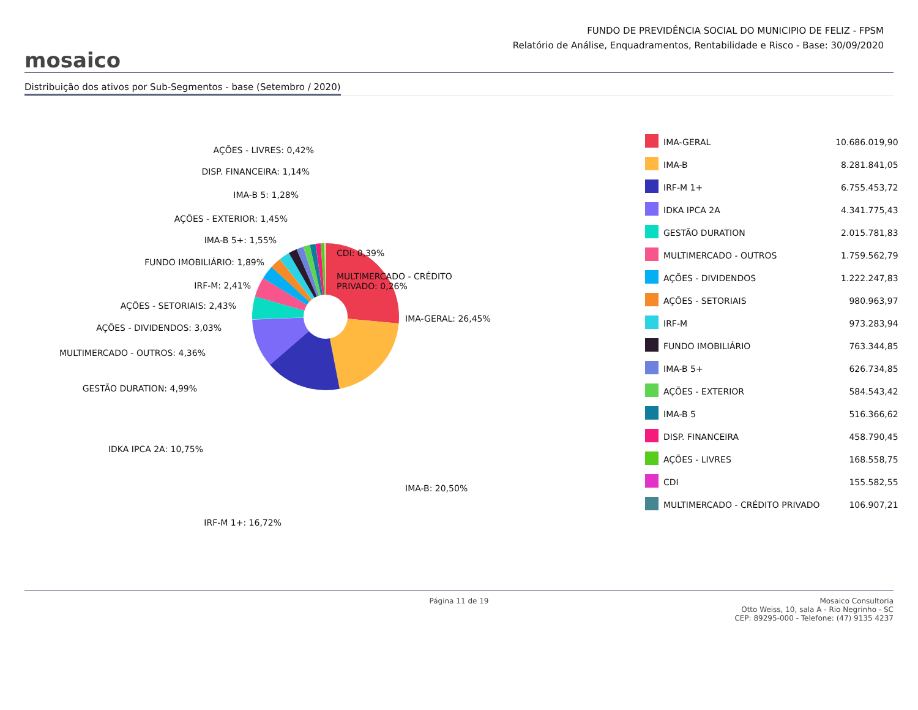mosaico
FUNDO DE PREVIDÊNCIA SOCIAL DO MUNICIPIO DE FELIZ - FPSM
Relatório de Análise, Enquadramentos, Rentabilidade e Risco - Base: 30/09/2020
Distribuição dos ativos por Sub-Segmentos - base (Setembro / 2020)
AÇÕES - LIVRES: 0,42%
DISP. FINANCEIRA: 1,14%
IMA-B 5: 1,28%
AÇÕES - EXTERIOR: 1,45%
IMA-B 5+: 1,55%
CDI: 0,39%
FUNDO IMOBILIÁRIO: 1,89%
MULTIMERCADO - CRÉDITO
PRIVADO: 0,26%
IRF-M: 2,41%
AÇÕES - SETORIAIS: 2,43%
IMA-GERAL: 26,45%
AÇÕES - DIVIDENDOS: 3,03%
MULTIMERCADO - OUTROS: 4,36%
GESTÃO DURATION: 4,99%
IDKA IPCA 2A: 10,75%
IMA-B: 20,50%
IRF-M 1+: 16,72%
| | IMA-GERAL | 10.686.019,90 |
| | IMA-B | 8.281.841,05 |
| | IRF-M 1+ | 6.755.453,72 |
| | IDKA IPCA 2A | 4.341.775,43 |
| | GESTÃO DURATION | 2.015.781,83 |
| | MULTIMERCADO - OUTROS | 1.759.562,79 |
| | AÇÕES - DIVIDENDOS | 1.222.247,83 |
| | AÇÕES - SETORIAIS | 980.963,97 |
| | IRF-M | 973.283,94 |
| | FUNDO IMOBILIÁRIO | 763.344,85 |
| | IMA-B 5+ | 626.734,85 |
| | AÇÕES - EXTERIOR | 584.543,42 |
| | IMA-B 5 | 516.366,62 |
| | DISP. FINANCEIRA | 458.790,45 |
| | AÇÕES - LIVRES | 168.558,75 |
| | CDI | 155.582,55 |
| | MULTIMERCADO - CRÉDITO PRIVADO | 106.907,21 |
Página 11 de 19 Mosaico Consultoria
Otto Weiss, 10, sala A - Rio Negrinho - SC
CEP: 89295-000 - Telefone: (47) 9135 4237